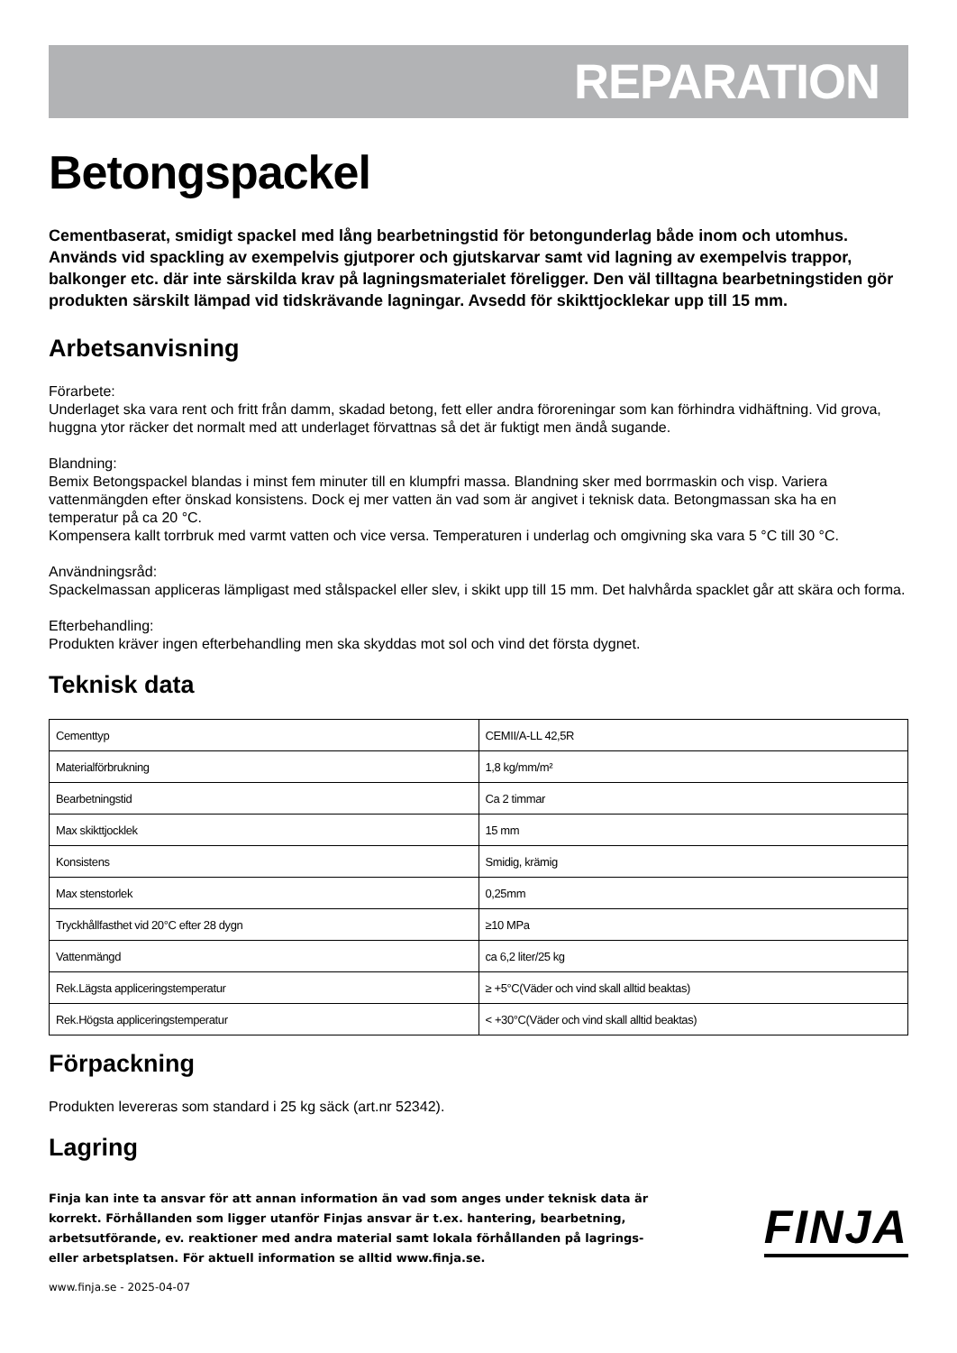REPARATION
Betongspackel
Cementbaserat, smidigt spackel med lång bearbetningstid för betongunderlag både inom och utomhus. Används vid spackling av exempelvis gjutporer och gjutskarvar samt vid lagning av exempelvis trappor, balkonger etc. där inte särskilda krav på lagningsmaterialet föreligger. Den väl tilltagna bearbetningstiden gör produkten särskilt lämpad vid tidskrävande lagningar. Avsedd för skikttjocklekar upp till 15 mm.
Arbetsanvisning
Förarbete:
Underlaget ska vara rent och fritt från damm, skadad betong, fett eller andra föroreningar som kan förhindra vidhäftning. Vid grova, huggna ytor räcker det normalt med att underlaget förvattnas så det är fuktigt men ändå sugande.
Blandning:
Bemix Betongspackel blandas i minst fem minuter till en klumpfri massa. Blandning sker med borrmaskin och visp. Variera vattenmängden efter önskad konsistens. Dock ej mer vatten än vad som är angivet i teknisk data. Betongmassan ska ha en temperatur på ca 20 °C.
Kompensera kallt torrbruk med varmt vatten och vice versa. Temperaturen i underlag och omgivning ska vara 5 °C till 30 °C.
Användningsråd:
Spackelmassan appliceras lämpligast med stålspackel eller slev, i skikt upp till 15 mm. Det halvhårda spacklet går att skära och forma.
Efterbehandling:
Produkten kräver ingen efterbehandling men ska skyddas mot sol och vind det första dygnet.
Teknisk data
| Cementtyp | CEMII/A-LL 42,5R |
| Materialförbrukning | 1,8 kg/mm/m² |
| Bearbetningstid | Ca 2 timmar |
| Max skikttjocklek | 15 mm |
| Konsistens | Smidig, krämig |
| Max stenstorlek | 0,25mm |
| Tryckhållfasthet vid 20°C efter 28 dygn | ≥10 MPa |
| Vattenmängd | ca 6,2 liter/25 kg |
| Rek.Lägsta appliceringstemperatur | ≥ +5°C(Väder och vind skall alltid beaktas) |
| Rek.Högsta appliceringstemperatur | < +30°C(Väder och vind skall alltid beaktas) |
Förpackning
Produkten levereras som standard i 25 kg säck (art.nr 52342).
Lagring
Finja kan inte ta ansvar för att annan information än vad som anges under teknisk data är korrekt. Förhållanden som ligger utanför Finjas ansvar är t.ex. hantering, bearbetning, arbetsutförande, ev. reaktioner med andra material samt lokala förhållanden på lagrings- eller arbetsplatsen. För aktuell information se alltid www.finja.se.
FINJA
www.finja.se - 2025-04-07